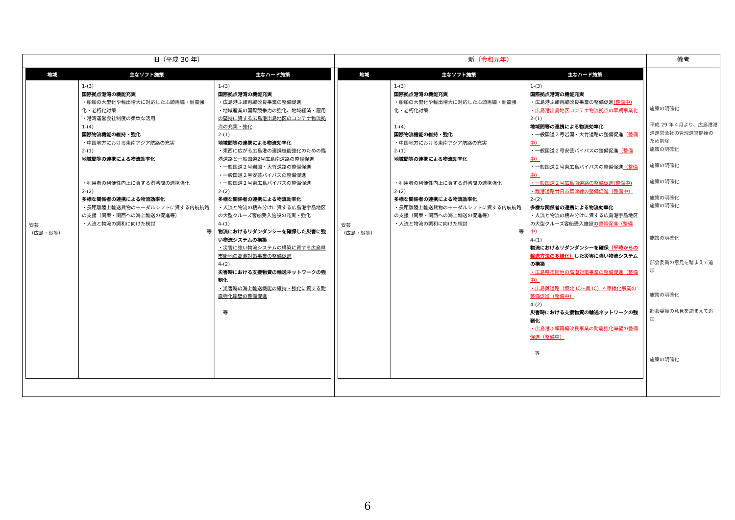| 旧（平成 30 年） | 新 （令和元年） | 備考 |
| --- | --- | --- |
| / 地域 / 主なソフト施策 / 主なハード施策 / / --- / --- / --- / / 安芸 （広島・呉等） / 1-(3) 国際拠点港湾の機能充実 ・船舶の大型化や輸出増大に対応したふ頭再編・耐震強化・老朽化対策 ・港湾運営会社制度の柔軟な活用 1-(4) 国際物流機能の維持・強化 ・中国地方における東南アジア航路の充実 2-(1) 地域間等の連携による物流効率化 ・利用者の利便性向上に資する港湾間の連携強化 2-(2) 多様な関係者の連携による物流効率化 ・長距離陸上輸送貨物のモーダルシフトに資する内航航路の支援（関東・関西への海上輸送の促進等） ・人流と物流の調和に向けた検討 等 / 1-(3) 国際拠点港湾の機能充実 ・広島港ふ頭再編改良事業の整備促進 ・地域産業の国際競争力の強化、地域経済・雇用の堅持に資する広島港出島地区のコンテナ物流拠点の充実・強化 2-(1) 地域間等の連携による物流効率化 ・東西に広がる広島港の連携機能強化のための臨港道路と一般国道2号広島南道路の整備促進 ・一般国道２号岩国・大竹道路の整備促進 ・一般国道２号安芸バイパスの整備促進 ・一般国道２号東広島バイパスの整備促進 2-(2) 多様な関係者の連携による物流効率化 ・人流と物流の棲み分けに資する広島港宇品地区の大型クルーズ客船受入施設の充実・強化 4-(1) 物流におけるリダンダンシーを確保した災害に強い物流システムの構築 ・災害に強い物流システムの構築に資する広島県市街地の高潮対策事業の整備促進 4-(2) 災害時における支援物資の輸送ネットワークの強靭化 ・災害時の海上輸送機能の維持・強化に資する耐震強化岸壁の整備促進 等 / | / 地域 / 主なソフト施策 / 主なハード施策 / / --- / --- / --- / / 安芸 （広島・呉等） / 1-(3) 国際拠点港湾の機能充実 ・船舶の大型化や輸出増大に対応したふ頭再編・耐震強化・老朽化対策 1-(4) 国際物流機能の維持・強化 ・中国地方における東南アジア航路の充実 2-(1) 地域間等の連携による物流効率化 ・利用者の利便性向上に資する港湾間の連携強化 2-(2) 多様な関係者の連携による物流効率化 ・長距離陸上輸送貨物のモーダルシフトに資する内航航路の支援（関東・関西への海上輸送の促進等） ・人流と物流の調和に向けた検討 等 / 1-(3) 国際拠点港湾の機能充実 ・広島港ふ頭再編改良事業の整備促進 (整備中) ・広島港出島地区コンテナ物流拠点の早期事業化 2-(1) 地域間等の連携による物流効率化 ・一般国道２号岩国・大竹道路の整備促進 （整備中） ・一般国道２号安芸バイパスの整備促進 （整備中） ・一般国道２号東広島バイパスの整備促進 （整備中） ・一般国道２号広島南道路の整備促進(整備中) ・臨港道路廿日市草津線の整備促進（整備中） 2-(2) 多様な関係者の連携による物流効率化 ・人流と物流の棲み分けに資する広島港宇品地区の大型クルーズ客船受入施設 の 整備促進（整備中） 4-(1) 物流におけるリダンダンシーを確保 （平時からの輸送方法の多様化） した災害に強い物流システムの構築 ・広島県市街地の高潮対策事業の整備促進（整備中） ・広島呉道路（坂北 IC～呉 IC）４車線化事業の整備促進（整備中） 4-(2) 災害時における支援物資の輸送ネットワークの強靭化 ・広島港ふ頭再編改良事業の耐震強化岸壁の整備促進（整備中） 等 / | 施策の明確化 平成 29 年４月より、広島港港湾運営会社の管理運営開始のため削除 施策の明確化 施策の明確化 施策の明確化 施策の明確化 施策の明確化 施策の明確化 部会委員の意見を踏まえて追加 施策の明確化 部会委員の意見を踏まえて追加 施策の明確化 |
6